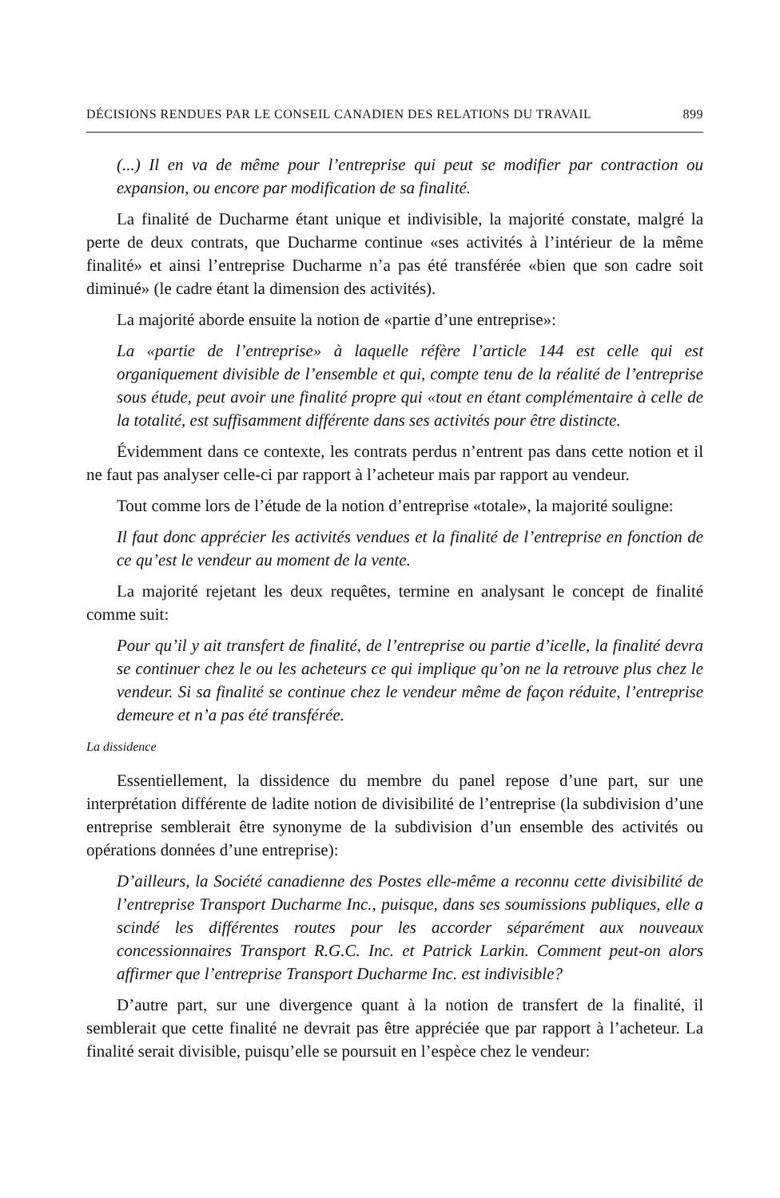DÉCISIONS RENDUES PAR LE CONSEIL CANADIEN DES RELATIONS DU TRAVAIL 899
(...) Il en va de même pour l’entreprise qui peut se modifier par contraction ou expansion, ou encore par modification de sa finalité.
La finalité de Ducharme étant unique et indivisible, la majorité constate, malgré la perte de deux contrats, que Ducharme continue «ses activités à l’intérieur de la même finalité» et ainsi l’entreprise Ducharme n’a pas été transférée «bien que son cadre soit diminué» (le cadre étant la dimension des activités).
La majorité aborde ensuite la notion de «partie d’une entreprise»:
La «partie de l’entreprise» à laquelle réfère l’article 144 est celle qui est organiquement divisible de l’ensemble et qui, compte tenu de la réalité de l’entreprise sous étude, peut avoir une finalité propre qui «tout en étant complémentaire à celle de la totalité, est suffisamment différente dans ses activités pour être distincte.
Évidemment dans ce contexte, les contrats perdus n’entrent pas dans cette notion et il ne faut pas analyser celle-ci par rapport à l’acheteur mais par rapport au vendeur.
Tout comme lors de l’étude de la notion d’entreprise «totale», la majorité souligne:
Il faut donc apprécier les activités vendues et la finalité de l’entreprise en fonction de ce qu’est le vendeur au moment de la vente.
La majorité rejetant les deux requêtes, termine en analysant le concept de finalité comme suit:
Pour qu’il y ait transfert de finalité, de l’entreprise ou partie d’icelle, la finalité devra se continuer chez le ou les acheteurs ce qui implique qu’on ne la retrouve plus chez le vendeur. Si sa finalité se continue chez le vendeur même de façon réduite, l’entreprise demeure et n’a pas été transférée.
La dissidence
Essentiellement, la dissidence du membre du panel repose d’une part, sur une interprétation différente de ladite notion de divisibilité de l’entreprise (la subdivision d’une entreprise semblerait être synonyme de la subdivision d’un ensemble des activités ou opérations données d’une entreprise):
D’ailleurs, la Société canadienne des Postes elle-même a reconnu cette divisibilité de l’entreprise Transport Ducharme Inc., puisque, dans ses soumissions publiques, elle a scindé les différentes routes pour les accorder séparément aux nouveaux concessionnaires Transport R.G.C. Inc. et Patrick Larkin. Comment peut-on alors affirmer que l’entreprise Transport Ducharme Inc. est indivisible?
D’autre part, sur une divergence quant à la notion de transfert de la finalité, il semblerait que cette finalité ne devrait pas être appréciée que par rapport à l’acheteur. La finalité serait divisible, puisqu’elle se poursuit en l’espèce chez le vendeur: